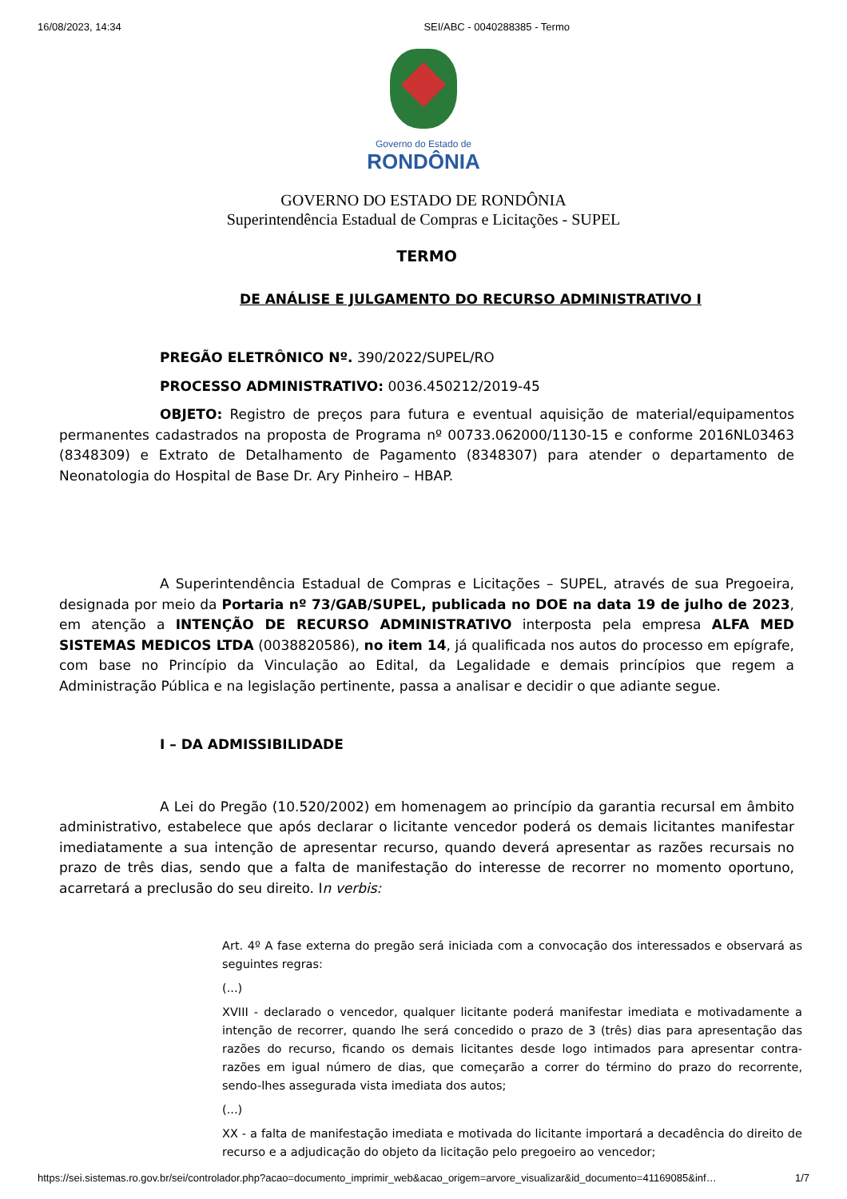16/08/2023, 14:34 SEI/ABC - 0040288385 - Termo
Governo do Estado de
RONDÔNIA
GOVERNO DO ESTADO DE RONDÔNIA
Superintendência Estadual de Compras e Licitações - SUPEL
TERMO
DE ANÁLISE E JULGAMENTO DO RECURSO ADMINISTRATIVO I
PREGÃO ELETRÔNICO Nº. 390/2022/SUPEL/RO
PROCESSO ADMINISTRATIVO: 0036.450212/2019-45
OBJETO: Registro de preços para futura e eventual aquisição de material/equipamentos permanentes cadastrados na proposta de Programa nº 00733.062000/1130-15 e conforme 2016NL03463 (8348309) e Extrato de Detalhamento de Pagamento (8348307) para atender o departamento de Neonatologia do Hospital de Base Dr. Ary Pinheiro – HBAP.
A Superintendência Estadual de Compras e Licitações – SUPEL, através de sua Pregoeira, designada por meio da Portaria nº 73/GAB/SUPEL, publicada no DOE na data 19 de julho de 2023, em atenção a INTENÇÃO DE RECURSO ADMINISTRATIVO interposta pela empresa ALFA MED SISTEMAS MEDICOS LTDA (0038820586), no item 14, já qualificada nos autos do processo em epígrafe, com base no Princípio da Vinculação ao Edital, da Legalidade e demais princípios que regem a Administração Pública e na legislação pertinente, passa a analisar e decidir o que adiante segue.
I – DA ADMISSIBILIDADE
A Lei do Pregão (10.520/2002) em homenagem ao princípio da garantia recursal em âmbito administrativo, estabelece que após declarar o licitante vencedor poderá os demais licitantes manifestar imediatamente a sua intenção de apresentar recurso, quando deverá apresentar as razões recursais no prazo de três dias, sendo que a falta de manifestação do interesse de recorrer no momento oportuno, acarretará a preclusão do seu direito. In verbis:
Art. 4º A fase externa do pregão será iniciada com a convocação dos interessados e observará as seguintes regras:
(...)
XVIII - declarado o vencedor, qualquer licitante poderá manifestar imediata e motivadamente a intenção de recorrer, quando lhe será concedido o prazo de 3 (três) dias para apresentação das razões do recurso, ficando os demais licitantes desde logo intimados para apresentar contra-razões em igual número de dias, que começarão a correr do término do prazo do recorrente, sendo-lhes assegurada vista imediata dos autos;
(...)
XX - a falta de manifestação imediata e motivada do licitante importará a decadência do direito de recurso e a adjudicação do objeto da licitação pelo pregoeiro ao vencedor;
https://sei.sistemas.ro.gov.br/sei/controlador.php?acao=documento_imprimir_web&acao_origem=arvore_visualizar&id_documento=41169085&inf… 1/7